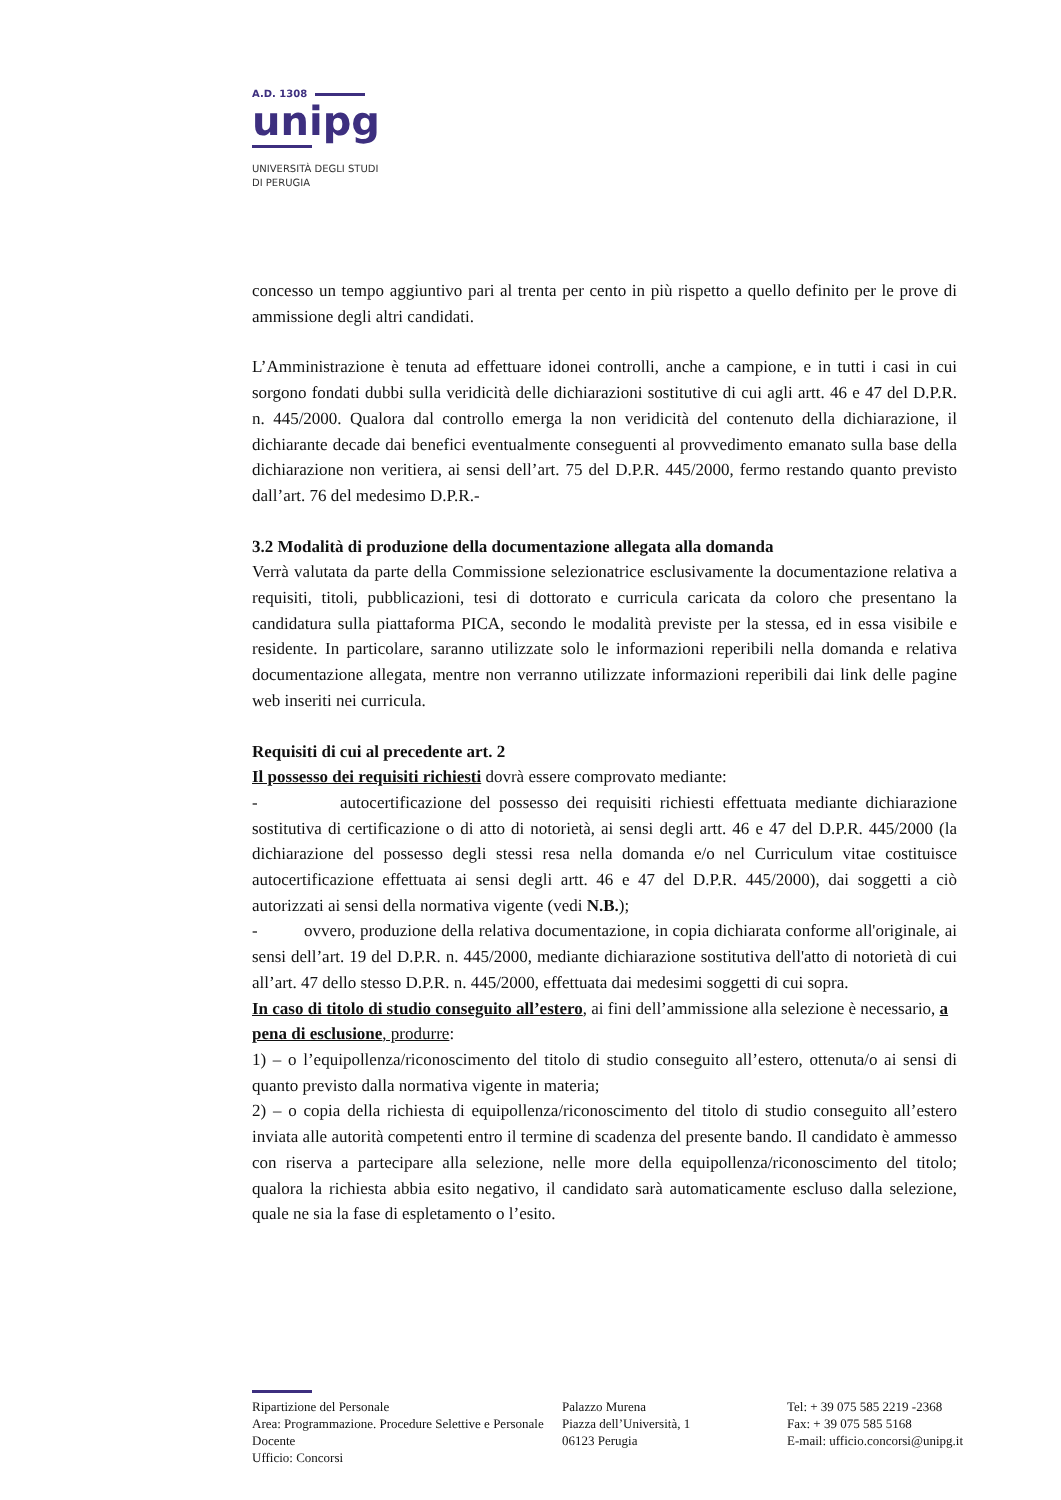A.D. 1308
unipg
UNIVERSITÀ DEGLI STUDI
DI PERUGIA
concesso un tempo aggiuntivo pari al trenta per cento in più rispetto a quello definito per le prove di ammissione degli altri candidati.
L’Amministrazione è tenuta ad effettuare idonei controlli, anche a campione, e in tutti i casi in cui sorgono fondati dubbi sulla veridicità delle dichiarazioni sostitutive di cui agli artt. 46 e 47 del D.P.R. n. 445/2000. Qualora dal controllo emerga la non veridicità del contenuto della dichiarazione, il dichiarante decade dai benefici eventualmente conseguenti al provvedimento emanato sulla base della dichiarazione non veritiera, ai sensi dell’art. 75 del D.P.R. 445/2000, fermo restando quanto previsto dall’art. 76 del medesimo D.P.R.-
3.2 Modalità di produzione della documentazione allegata alla domanda
Verrà valutata da parte della Commissione selezionatrice esclusivamente la documentazione relativa a requisiti, titoli, pubblicazioni, tesi di dottorato e curricula caricata da coloro che presentano la candidatura sulla piattaforma PICA, secondo le modalità previste per la stessa, ed in essa visibile e residente. In particolare, saranno utilizzate solo le informazioni reperibili nella domanda e relativa documentazione allegata, mentre non verranno utilizzate informazioni reperibili dai link delle pagine web inseriti nei curricula.
Requisiti di cui al precedente art. 2
Il possesso dei requisiti richiesti dovrà essere comprovato mediante:
- autocertificazione del possesso dei requisiti richiesti effettuata mediante dichiarazione sostitutiva di certificazione o di atto di notorietà, ai sensi degli artt. 46 e 47 del D.P.R. 445/2000 (la dichiarazione del possesso degli stessi resa nella domanda e/o nel Curriculum vitae costituisce autocertificazione effettuata ai sensi degli artt. 46 e 47 del D.P.R. 445/2000), dai soggetti a ciò autorizzati ai sensi della normativa vigente (vedi N.B.);
- ovvero, produzione della relativa documentazione, in copia dichiarata conforme all'originale, ai sensi dell’art. 19 del D.P.R. n. 445/2000, mediante dichiarazione sostitutiva dell'atto di notorietà di cui all’art. 47 dello stesso D.P.R. n. 445/2000, effettuata dai medesimi soggetti di cui sopra.
In caso di titolo di studio conseguito all’estero, ai fini dell’ammissione alla selezione è necessario, a pena di esclusione, produrre:
1) – o l’equipollenza/riconoscimento del titolo di studio conseguito all’estero, ottenuta/o ai sensi di quanto previsto dalla normativa vigente in materia;
2) – o copia della richiesta di equipollenza/riconoscimento del titolo di studio conseguito all’estero inviata alle autorità competenti entro il termine di scadenza del presente bando. Il candidato è ammesso con riserva a partecipare alla selezione, nelle more della equipollenza/riconoscimento del titolo; qualora la richiesta abbia esito negativo, il candidato sarà automaticamente escluso dalla selezione, quale ne sia la fase di espletamento o l’esito.
Ripartizione del Personale
Area: Programmazione. Procedure Selettive e Personale Docente
Ufficio: Concorsi
Palazzo Murena
Piazza dell’Università, 1
06123 Perugia
Tel: + 39 075 585 2219 -2368
Fax: + 39 075 585 5168
E-mail: ufficio.concorsi@unipg.it